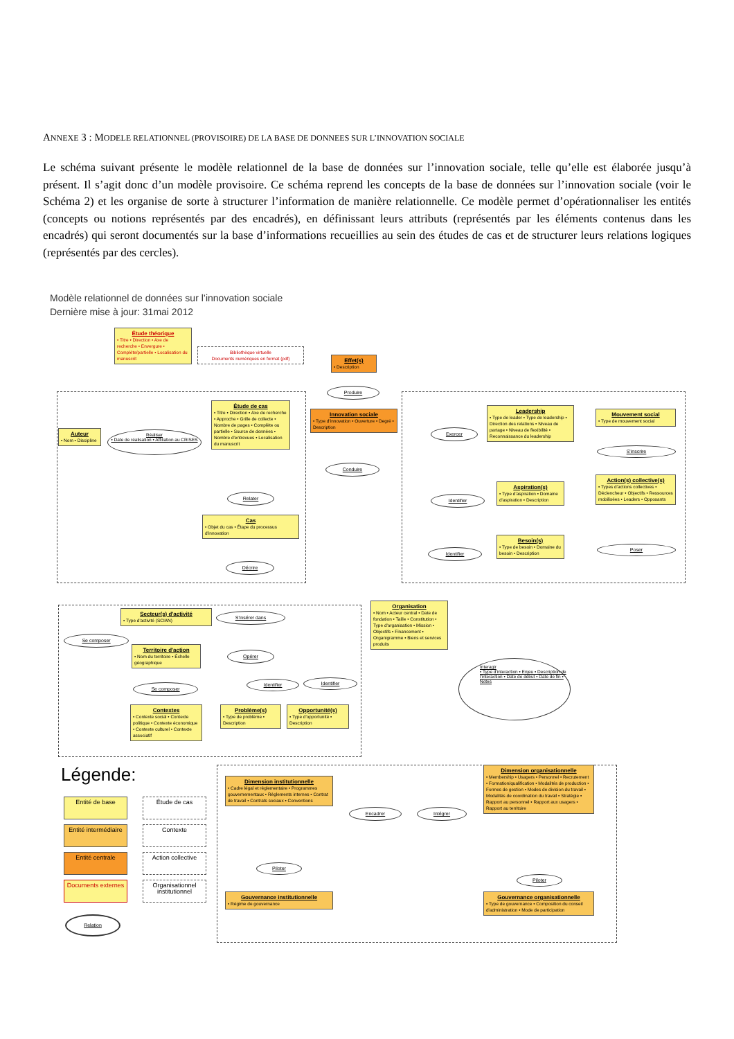ANNEXE 3 : MODELE RELATIONNEL (PROVISOIRE) DE LA BASE DE DONNEES SUR L’INNOVATION SOCIALE
Le schéma suivant présente le modèle relationnel de la base de données sur l’innovation sociale, telle qu’elle est élaborée jusqu’à présent. Il s’agit donc d’un modèle provisoire. Ce schéma reprend les concepts de la base de données sur l’innovation sociale (voir le Schéma 2) et les organise de sorte à structurer l’information de manière relationnelle. Ce modèle permet d’opérationnaliser les entités (concepts ou notions représentés par des encadrés), en définissant leurs attributs (représentés par les éléments contenus dans les encadrés) qui seront documentés sur la base d’informations recueillies au sein des études de cas et de structurer leurs relations logiques (représentés par des cercles).
Modèle relationnel de données sur l’innovation sociale
Dernière mise à jour: 31mai 2012
Étude théorique
• Titre • Direction • Axe de recherche • Envergure • Complète/partielle • Localisation du manuscrit
Bibliothèque virtuelle
Documents numériques en format (pdf)
Effet(s)
• Description
Produire
Innovation sociale
• Type d'innovation • Ouverture • Degré • Description
Conduire
Auteur
• Nom • Discipline
Réaliser
• Date de réalisation • Affiliation au CRISES
Étude de cas
• Titre • Direction • Axe de recherche • Approche • Grille de collecte • Nombre de pages • Complète ou partielle • Source de données • Nombre d'entrevues • Localisation du manuscrit
Relater
Cas
• Objet du cas • Étape du processus d'innovation
Décrire
Exercer
Leadership
• Type de leader • Type de leadership • Direction des relations • Niveau de partage • Niveau de flexibilité • Reconnaissance du leadership
Mouvement social
• Type de mouvement social
S'inscrire
Identifier
Aspiration(s)
• Type d'aspiration • Domaine d'aspiration • Description
Action(s) collective(s)
• Types d'actions collectives • Déclencheur • Objectifs • Ressources mobilisées • Leaders • Opposants
Identifier
Besoin(s)
• Type de besoin • Domaine du besoin • Description
Poser
Organisation
• Nom • Acteur central • Date de fondation • Taille • Constitution • Type d'organisation • Mission • Objectifs • Financement • Organigramme • Biens et services produits
Secteur(s) d'activité
• Type d'activité (SCIAN)
S'insérer dans
Se composer
Territoire d'action
• Nom du territoire • Échelle géographique
Opérer
Se composer
Identifier Identifier
Contextes
• Contexte social • Contexte politique • Contexte économique • Contexte culturel • Contexte associatif
Problème(s)
• Type de problème • Description
Opportunité(s)
• Type d'opportunité • Description
Interagir
• Type d'interaction • Enjeu • Description de l'interaction • Date de début • Date de fin • Notes
Légende:
Entité de base Étude de cas
Entité intermédiaire
Contexte
Entité centrale
Action collective
Documents externes
Organisationnel institutionnel
Relation
Dimension institutionnelle
• Cadre légal et réglementaire • Programmes gouvernementaux • Règlements internes • Contrat de travail • Contrats sociaux • Conventions
Encadrer Intégrer
Dimension organisationnelle
• Membership • Usagers • Personnel • Recrutement • Formation/qualification • Modalités de production • Formes de gestion • Modes de division du travail • Modalités de coordination du travail • Stratégie • Rapport au personnel • Rapport aux usagers • Rapport au territoire
Piloter
Piloter
Gouvernance institutionnelle
• Régime de gouvernance
Gouvernance organisationnelle
• Type de gouvernance • Composition du conseil d'administration • Mode de participation